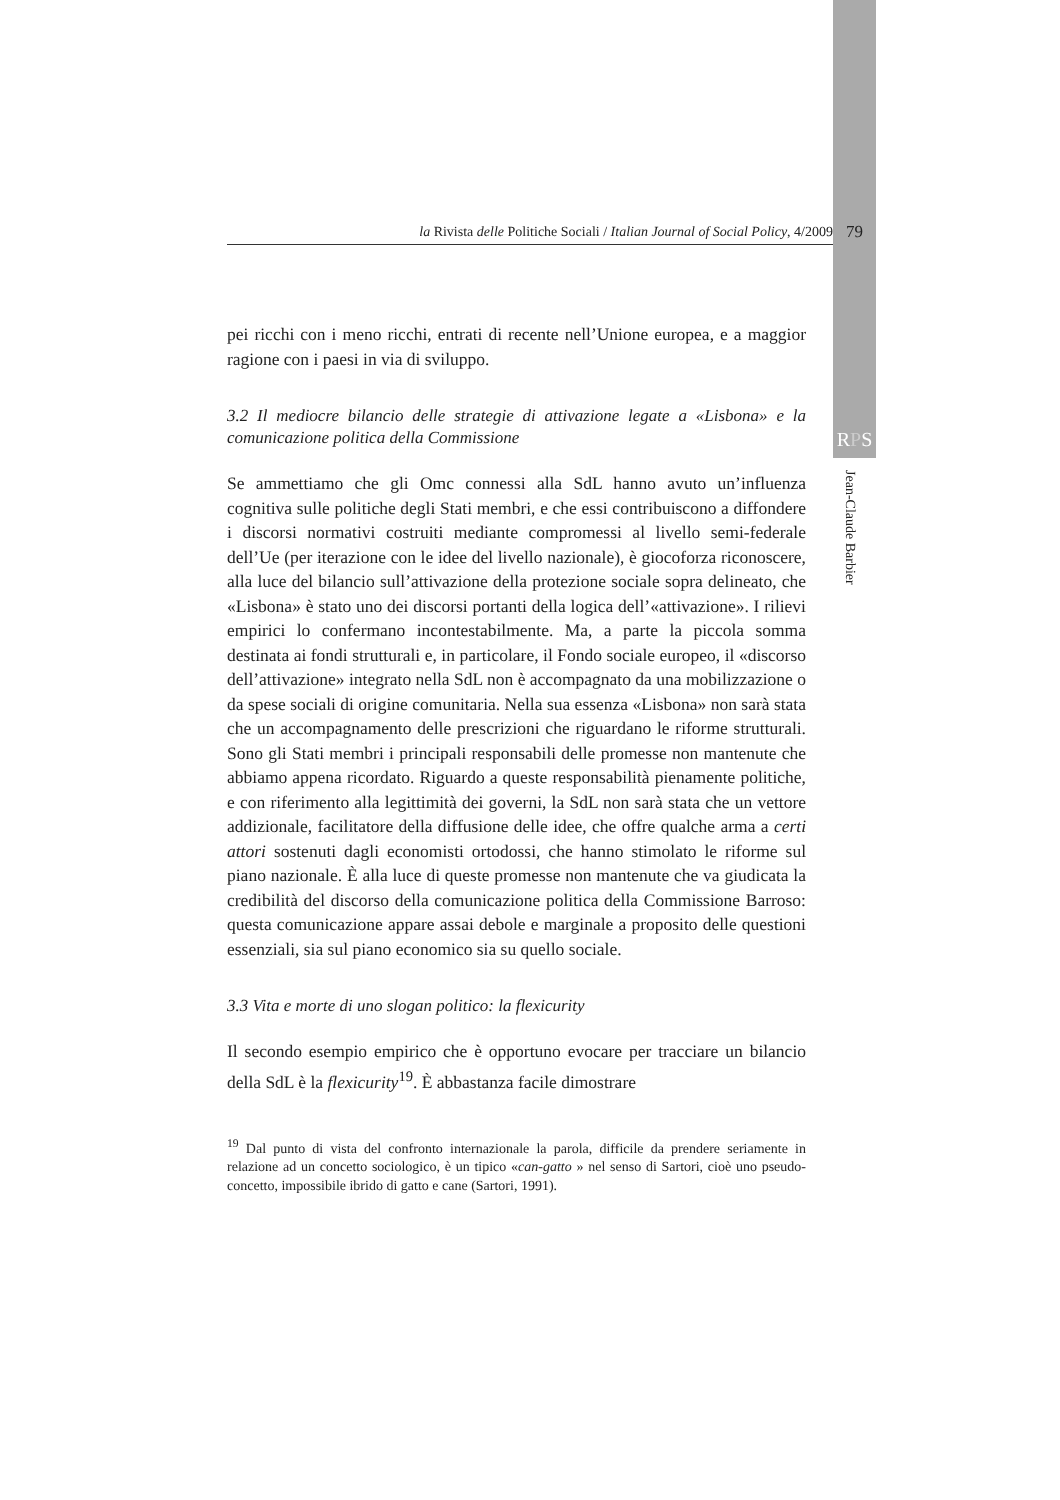la Rivista delle Politiche Sociali / Italian Journal of Social Policy, 4/2009
79
RPS
Jean-Claude Barbier
pei ricchi con i meno ricchi, entrati di recente nell’Unione europea, e a maggior ragione con i paesi in via di sviluppo.
3.2 Il mediocre bilancio delle strategie di attivazione legate a «Lisbona» e la comunicazione politica della Commissione
Se ammettiamo che gli Omc connessi alla SdL hanno avuto un’influenza cognitiva sulle politiche degli Stati membri, e che essi contribuiscono a diffondere i discorsi normativi costruiti mediante compromessi al livello semi-federale dell’Ue (per iterazione con le idee del livello nazionale), è giocoforza riconoscere, alla luce del bilancio sull’attivazione della protezione sociale sopra delineato, che «Lisbona» è stato uno dei discorsi portanti della logica dell’«attivazione». I rilievi empirici lo confermano incontestabilmente. Ma, a parte la piccola somma destinata ai fondi strutturali e, in particolare, il Fondo sociale europeo, il «discorso dell’attivazione» integrato nella SdL non è accompagnato da una mobilizzazione o da spese sociali di origine comunitaria. Nella sua essenza «Lisbona» non sarà stata che un accompagnamento delle prescrizioni che riguardano le riforme strutturali. Sono gli Stati membri i principali responsabili delle promesse non mantenute che abbiamo appena ricordato. Riguardo a queste responsabilità pienamente politiche, e con riferimento alla legittimità dei governi, la SdL non sarà stata che un vettore addizionale, facilitatore della diffusione delle idee, che offre qualche arma a certi attori sostenuti dagli economisti ortodossi, che hanno stimolato le riforme sul piano nazionale. È alla luce di queste promesse non mantenute che va giudicata la credibilità del discorso della comunicazione politica della Commissione Barroso: questa comunicazione appare assai debole e marginale a proposito delle questioni essenziali, sia sul piano economico sia su quello sociale.
3.3 Vita e morte di uno slogan politico: la flexicurity
Il secondo esempio empirico che è opportuno evocare per tracciare un bilancio della SdL è la flexicurity<sup>19</sup>. È abbastanza facile dimostrare
<sup>19</sup> Dal punto di vista del confronto internazionale la parola, difficile da prendere seriamente in relazione ad un concetto sociologico, è un tipico «can-gatto » nel senso di Sartori, cioè uno pseudo-concetto, impossibile ibrido di gatto e cane (Sartori, 1991).